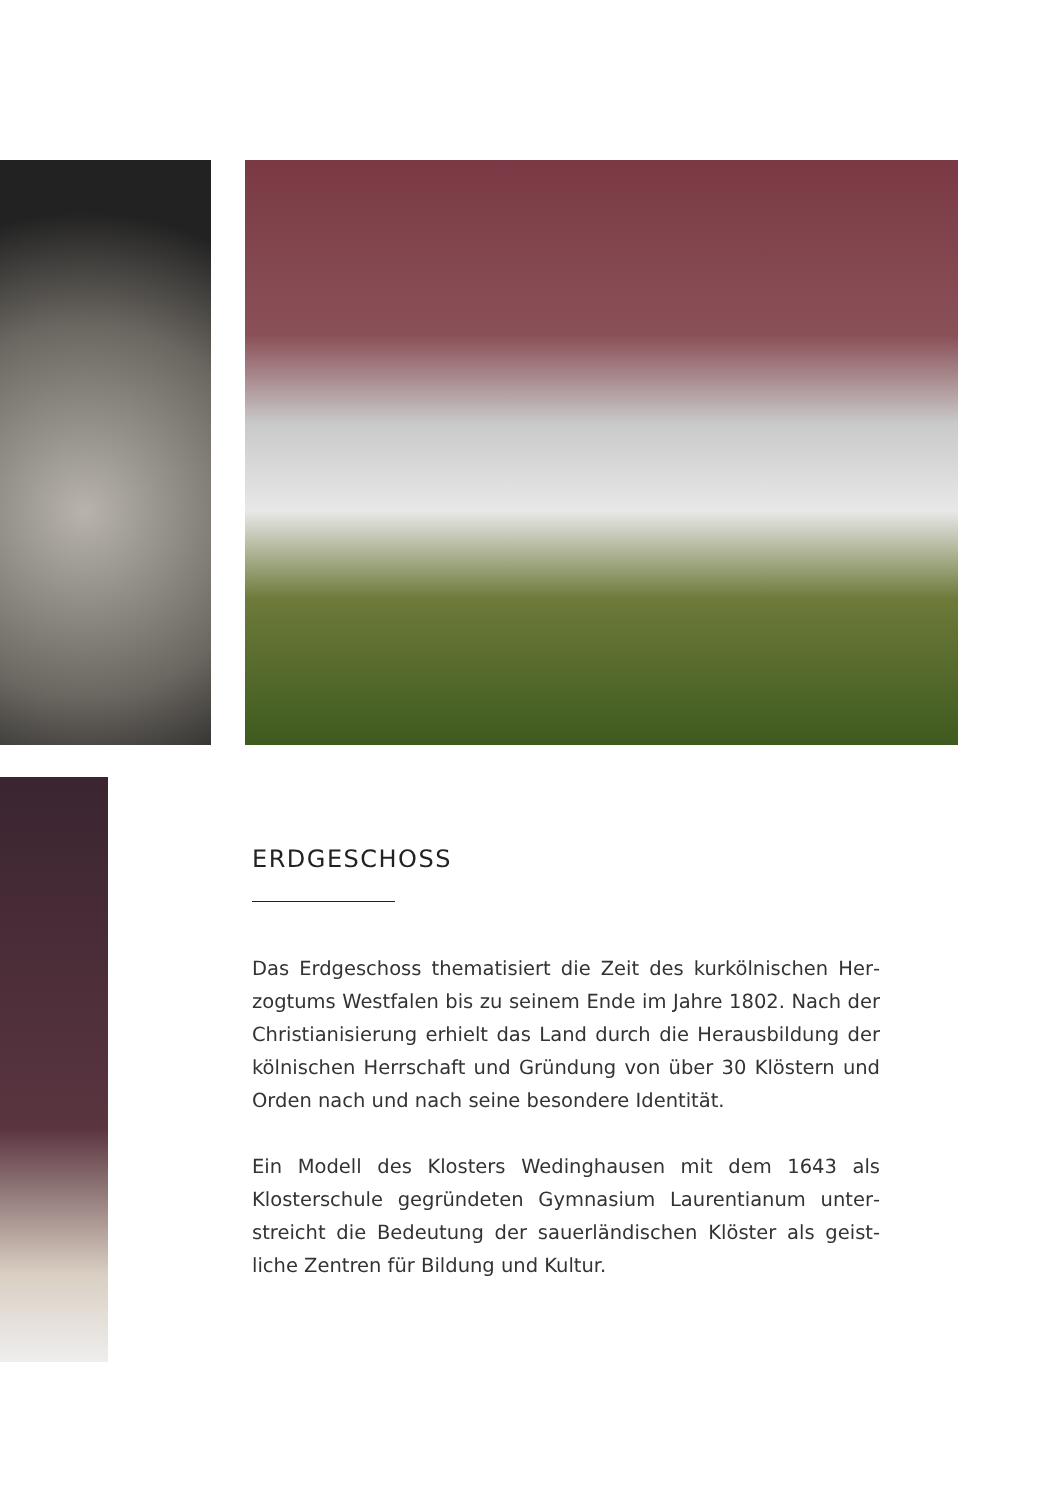ERDGESCHOSS
Das Erdgeschoss thematisiert die Zeit des kurkölnischen Her­zogtums Westfalen bis zu seinem Ende im Jahre 1802. Nach der Christianisierung erhielt das Land durch die Herausbildung der kölnischen Herrschaft und Gründung von über 30 Klös­tern und Orden nach und nach seine besondere Identität.
Ein Modell des Klosters Wedinghausen mit dem 1643 als Klosterschule gegründeten Gymnasium Laurentianum unter­streicht die Bedeutung der sauerländischen Klöster als geist­liche Zentren für Bildung und Kultur.